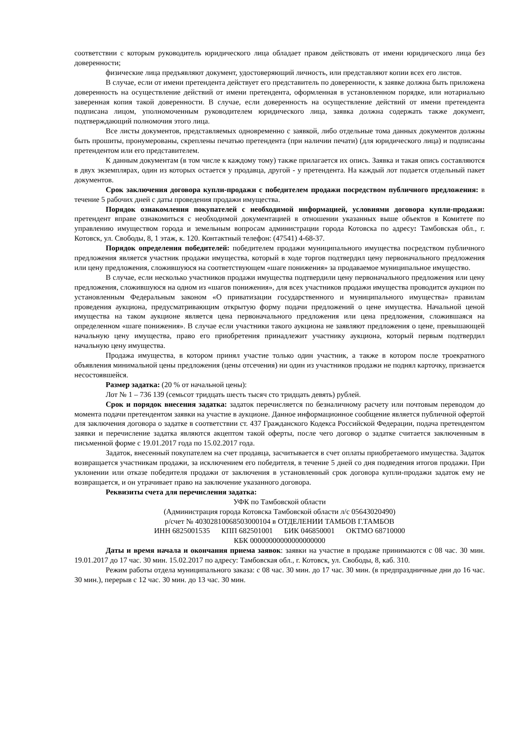соответствии с которым руководитель юридического лица обладает правом действовать от имени юридического лица без доверенности;
физические лица предъявляют документ, удостоверяющий личность, или представляют копии всех его листов.
В случае, если от имени претендента действует его представитель по доверенности, к заявке должна быть приложена доверенность на осуществление действий от имени претендента, оформленная в установленном порядке, или нотариально заверенная копия такой доверенности. В случае, если доверенность на осуществление действий от имени претендента подписана лицом, уполномоченным руководителем юридического лица, заявка должна содержать также документ, подтверждающий полномочия этого лица.
Все листы документов, представляемых одновременно с заявкой, либо отдельные тома данных документов должны быть прошиты, пронумерованы, скреплены печатью претендента (при наличии печати) (для юридического лица) и подписаны претендентом или его представителем.
К данным документам (в том числе к каждому тому) также прилагается их опись. Заявка и такая опись составляются в двух экземплярах, один из которых остается у продавца, другой - у претендента. На каждый лот подается отдельный пакет документов.
Срок заключения договора купли-продажи с победителем продажи посредством публичного предложения: в течение 5 рабочих дней с даты проведения продажи имущества.
Порядок ознакомления покупателей с необходимой информацией, условиями договора купли-продажи: претендент вправе ознакомиться с необходимой документацией в отношении указанных выше объектов в Комитете по управлению имуществом города и земельным вопросам администрации города Котовска по адресу: Тамбовская обл., г. Котовск, ул. Свободы, 8, 1 этаж, к. 120. Контактный телефон: (47541) 4-68-37.
Порядок определения победителей: победителем продажи муниципального имущества посредством публичного предложения является участник продажи имущества, который в ходе торгов подтвердил цену первоначального предложения или цену предложения, сложившуюся на соответствующем «шаге понижения» за продаваемое муниципальное имущество.
В случае, если несколько участников продажи имущества подтвердили цену первоначального предложения или цену предложения, сложившуюся на одном из «шагов понижения», для всех участников продажи имущества проводится аукцион по установленным Федеральным законом «О приватизации государственного и муниципального имущества» правилам проведения аукциона, предусматривающим открытую форму подачи предложений о цене имущества. Начальной ценой имущества на таком аукционе является цена первоначального предложения или цена предложения, сложившаяся на определенном «шаге понижения». В случае если участники такого аукциона не заявляют предложения о цене, превышающей начальную цену имущества, право его приобретения принадлежит участнику аукциона, который первым подтвердил начальную цену имущества.
Продажа имущества, в котором принял участие только один участник, а также в котором после троекратного объявления минимальной цены предложения (цены отсечения) ни один из участников продажи не поднял карточку, признается несостоявшейся.
Размер задатка: (20 % от начальной цены):
Лот № 1 – 736 139 (семьсот тридцать шесть тысяч сто тридцать девять) рублей.
Срок и порядок внесения задатка: задаток перечисляется по безналичному расчету или почтовым переводом до момента подачи претендентом заявки на участие в аукционе. Данное информационное сообщение является публичной офертой для заключения договора о задатке в соответствии ст. 437 Гражданского Кодекса Российской Федерации, подача претендентом заявки и перечисление задатка являются акцептом такой оферты, после чего договор о задатке считается заключенным в письменной форме с 19.01.2017 года по 15.02.2017 года.
Задаток, внесенный покупателем на счет продавца, засчитывается в счет оплаты приобретаемого имущества. Задаток возвращается участникам продажи, за исключением его победителя, в течение 5 дней со дня подведения итогов продажи. При уклонении или отказе победителя продажи от заключения в установленный срок договора купли-продажи задаток ему не возвращается, и он утрачивает право на заключение указанного договора.
Реквизиты счета для перечисления задатка:
УФК по Тамбовской области
(Администрация города Котовска Тамбовской области л/с 05643020490)
р/счет № 40302810068503000104 в ОТДЕЛЕНИИ ТАМБОВ Г.ТАМБОВ
ИНН 6825001535 КПП 682501001 БИК 046850001 ОКТМО 68710000
КБК 00000000000000000000
Даты и время начала и окончания приема заявок: заявки на участие в продаже принимаются с 08 час. 30 мин. 19.01.2017 до 17 час. 30 мин. 15.02.2017 по адресу: Тамбовская обл., г. Котовск, ул. Свободы, 8, каб. 310.
Режим работы отдела муниципального заказа: с 08 час. 30 мин. до 17 час. 30 мин. (в предпраздничные дни до 16 час. 30 мин.), перерыв с 12 час. 30 мин. до 13 час. 30 мин.